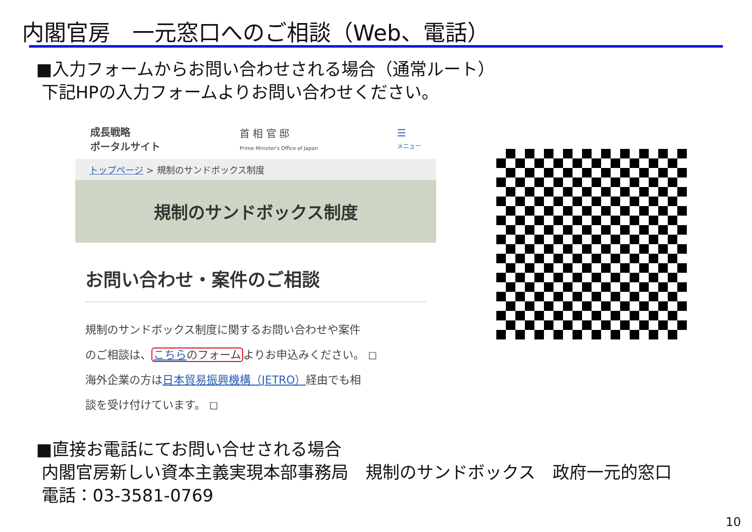内閣官房　一元窓口へのご相談（Web、電話）
■入力フォームからお問い合わせされる場合（通常ルート）
下記HPの入力フォームよりお問い合わせください。
成長戦略
ポータルサイト
首 相 官 邸
Prime Minister's Office of Japan
☰
メニュー
トップページ > 規制のサンドボックス制度
規制のサンドボックス制度
お問い合わせ・案件のご相談
規制のサンドボックス制度に関するお問い合わせや案件
のご相談は、こちらのフォームよりお申込みください。 ◻
海外企業の方は日本貿易振興機構（JETRO）経由でも相
談を受け付けています。 ◻
■直接お電話にてお問い合せされる場合
内閣官房新しい資本主義実現本部事務局　規制のサンドボックス　政府一元的窓口
電話：03-3581-0769
10